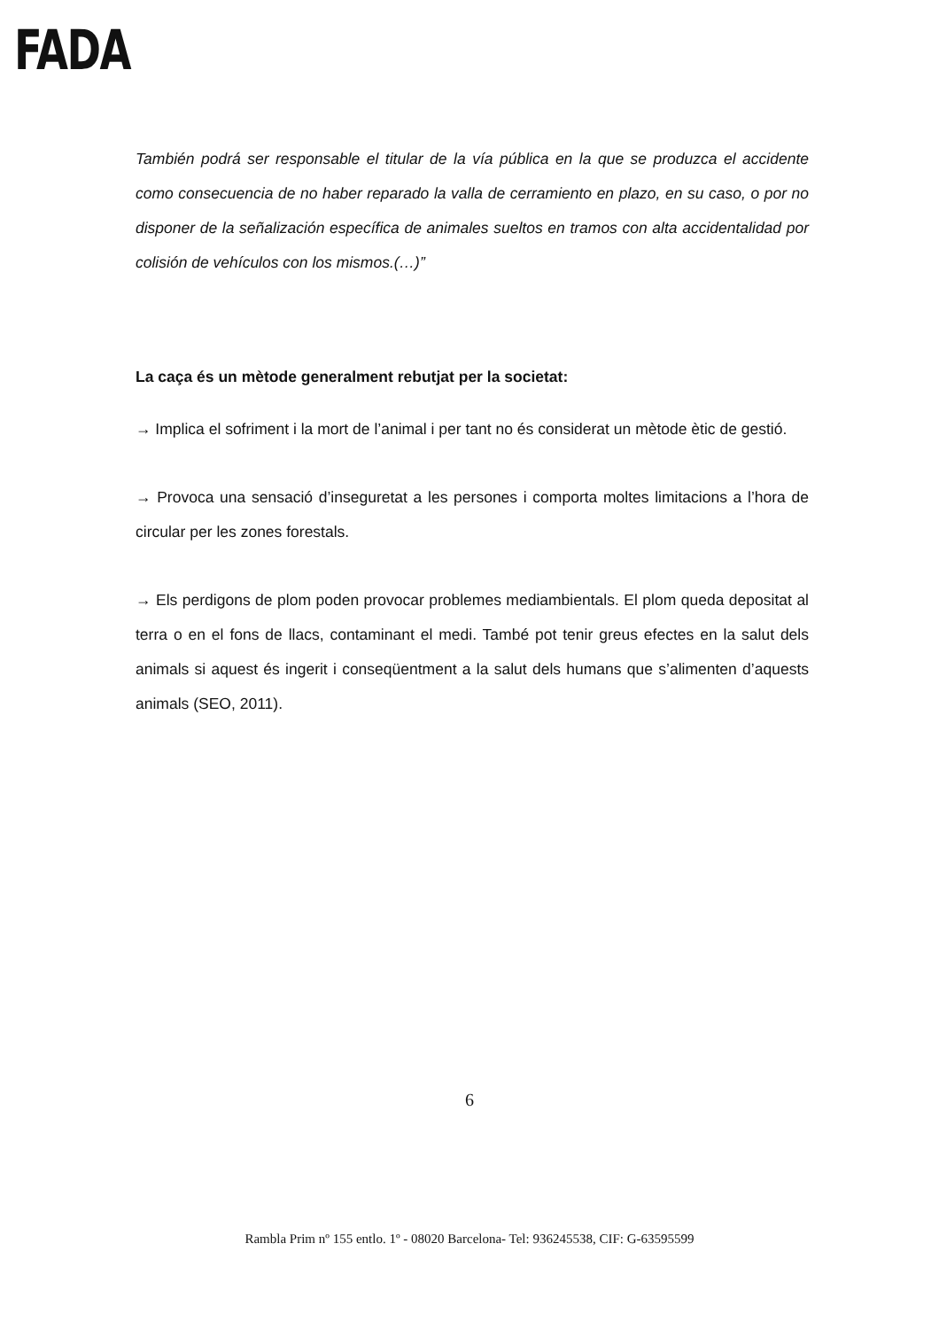FADA
También podrá ser responsable el titular de la vía pública en la que se produzca el accidente como consecuencia de no haber reparado la valla de cerramiento en plazo, en su caso, o por no disponer de la señalización específica de animales sueltos en tramos con alta accidentalidad por colisión de vehículos con los mismos.(…)”
La caça és un mètode generalment rebutjat per la societat:
→ Implica el sofriment i la mort de l’animal i per tant no és considerat un mètode ètic de gestió.
→ Provoca una sensació d’inseguretat a les persones i comporta moltes limitacions a l’hora de circular per les zones forestals.
→ Els perdigons de plom poden provocar problemes mediambientals. El plom queda depositat al terra o en el fons de llacs, contaminant el medi. També pot tenir greus efectes en la salut dels animals si aquest és ingerit i conseqüentment a la salut dels humans que s’alimenten d’aquests animals (SEO, 2011).
6
Rambla Prim nº 155 entlo. 1º - 08020 Barcelona- Tel: 936245538, CIF: G-63595599